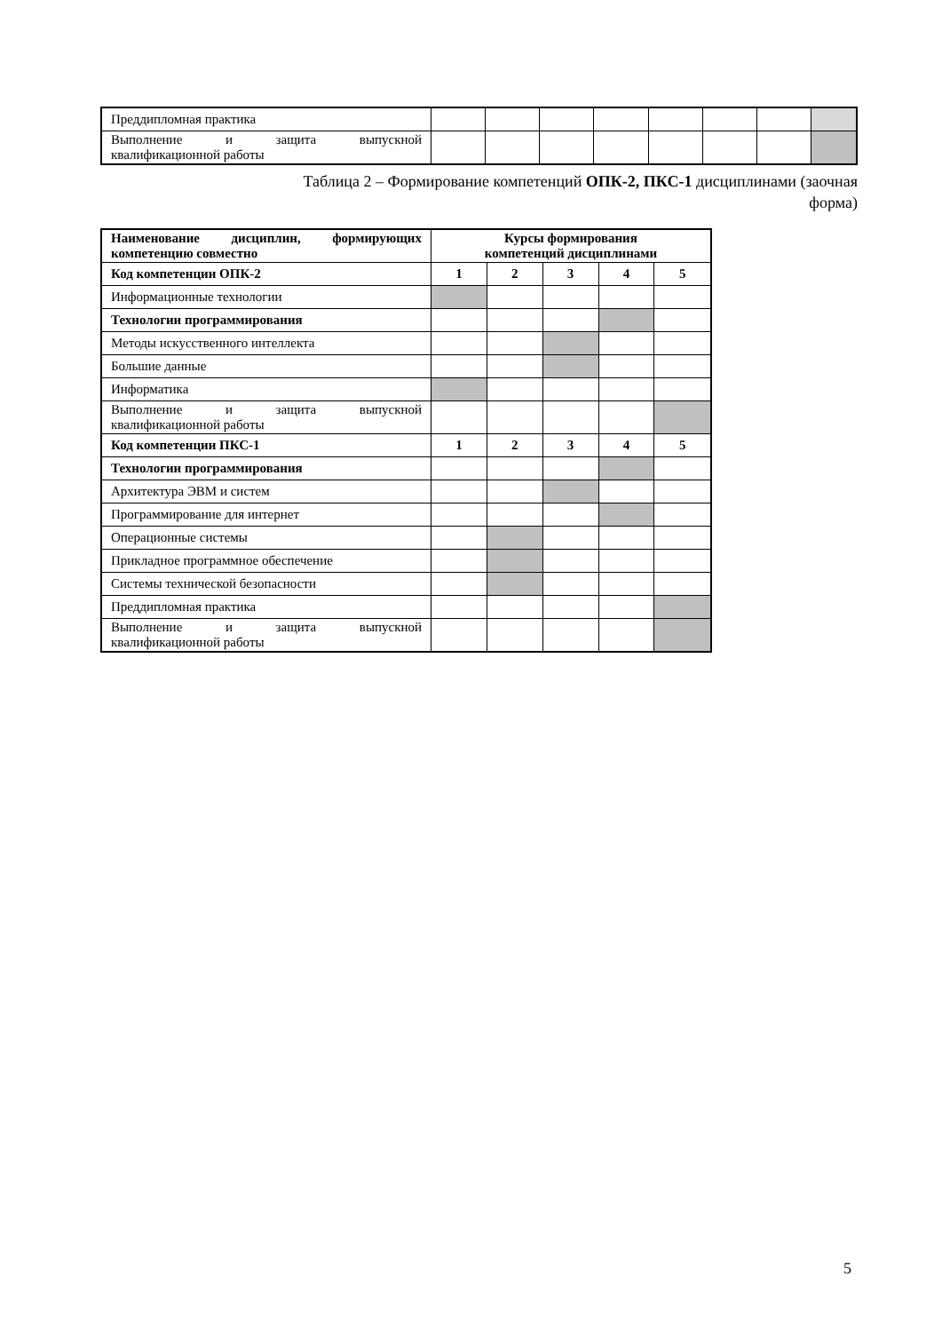| Преддипломная практика | | | | | | | | |
| Выполнение и защита выпускной квалификационной работы | | | | | | | | |
Таблица 2 – Формирование компетенций ОПК-2, ПКС-1 дисциплинами (заочная
форма)
| Наименование дисциплин, формирующих компетенцию совместно | Курсы формирования компетенций дисциплинами | | | | |
| Код компетенции ОПК-2 | 1 | 2 | 3 | 4 | 5 |
| Информационные технологии | | | | | |
| Технологии программирования | | | | | |
| Методы искусственного интеллекта | | | | | |
| Большие данные | | | | | |
| Информатика | | | | | |
| Выполнение и защита выпускной квалификационной работы | | | | | |
| Код компетенции ПКС-1 | 1 | 2 | 3 | 4 | 5 |
| Технологии программирования | | | | | |
| Архитектура ЭВМ и систем | | | | | |
| Программирование для интернет | | | | | |
| Операционные системы | | | | | |
| Прикладное программное обеспечение | | | | | |
| Системы технической безопасности | | | | | |
| Преддипломная практика | | | | | |
| Выполнение и защита выпускной квалификационной работы | | | | | |
5